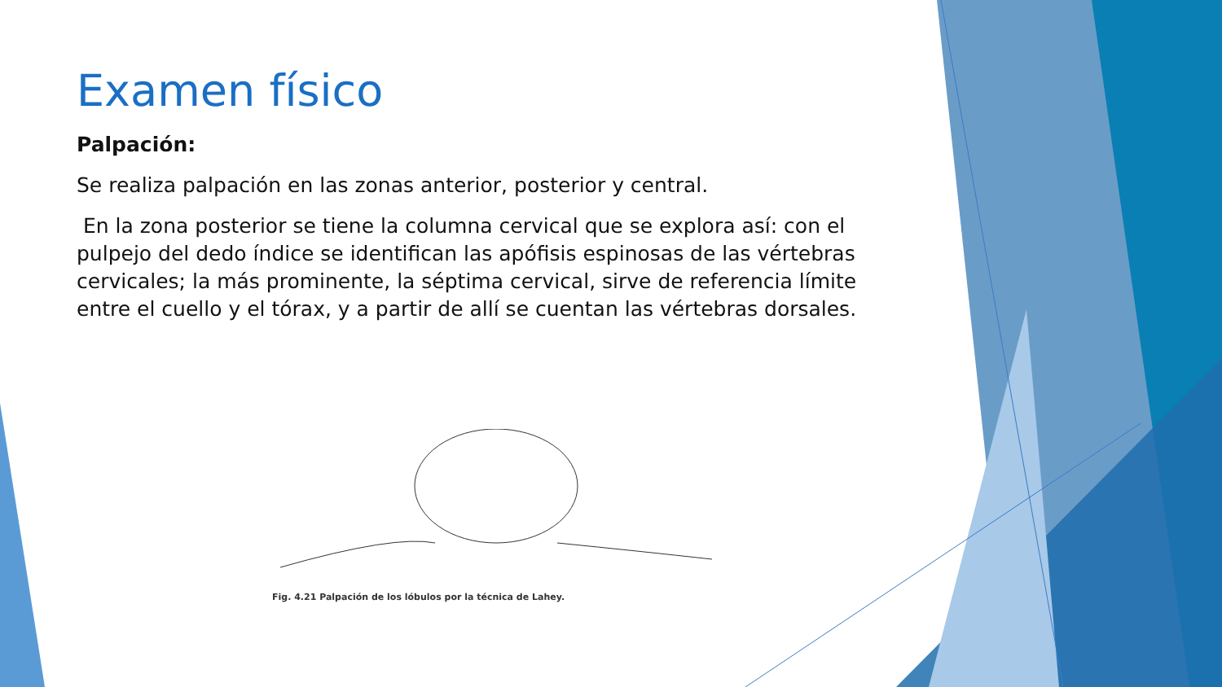Examen físico
Palpación:
Se realiza palpación en las zonas anterior, posterior y central.
En la zona posterior se tiene la columna cervical que se explora así: con el pulpejo del dedo índice se identifican las apófisis espinosas de las vértebras cervicales; la más prominente, la séptima cervical, sirve de referencia límite entre el cuello y el tórax, y a partir de allí se cuentan las vértebras dorsales.
Fig. 4.21 Palpación de los lóbulos por la técnica de Lahey.